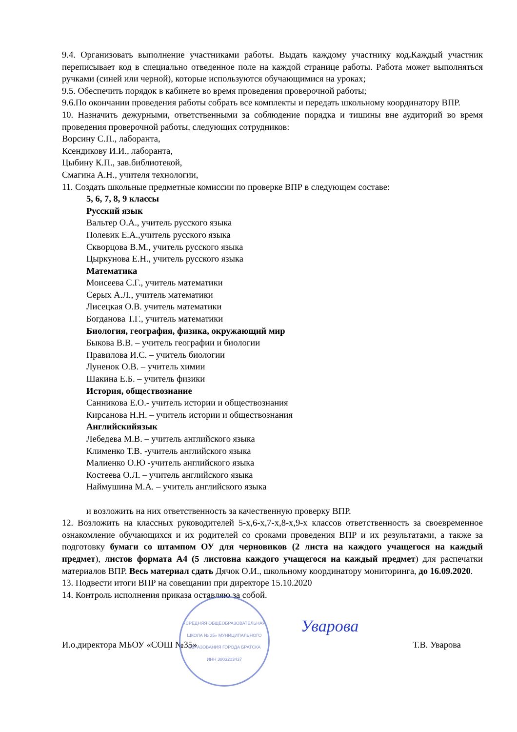9.4. Организовать выполнение участниками работы. Выдать каждому участнику код. Каждый участник переписывает код в специально отведенное поле на каждой странице работы. Работа может выполняться ручками (синей или черной), которые используются обучающимися на уроках;
9.5. Обеспечить порядок в кабинете во время проведения проверочной работы;
9.6.По окончании проведения работы собрать все комплекты и передать школьному координатору ВПР.
10. Назначить дежурными, ответственными за соблюдение порядка и тишины вне аудиторий во время проведения проверочной работы, следующих сотрудников:
Ворсину С.П., лаборанта,
Ксендикову И.И., лаборанта,
Цыбину К.П., зав.библиотекой,
Смагина А.Н., учителя технологии,
11. Создать школьные предметные комиссии по проверке ВПР в следующем составе:
5, 6, 7, 8, 9 классы
Русский язык
Вальтер О.А., учитель русского языка
Полевик Е.А.,учитель русского языка
Скворцова В.М., учитель русского языка
Цыркунова Е.Н., учитель русского языка
Математика
Моисеева С.Г., учитель математики
Серых А.Л., учитель математики
Лисецкая О.В. учитель математики
Богданова Т.Г., учитель математики
Биология, география, физика, окружающий мир
Быкова В.В. – учитель географии и биологии
Правилова И.С. – учитель биологии
Луненок О.В. – учитель химии
Шакина Е.Б. – учитель физики
История, обществознание
Санникова Е.О.- учитель истории и обществознания
Кирсанова Н.Н. – учитель истории и обществознания
Английскийязык
Лебедева М.В. – учитель английского языка
Клименко Т.В. -учитель английского языка
Малиенко О.Ю -учитель английского языка
Костеева О.Л. – учитель английского языка
Наймушина М.А. – учитель английского языка
и возложить на них ответственность за качественную проверку ВПР.
12. Возложить на классных руководителей 5-х,6-х,7-х,8-х,9-х классов ответственность за своевременное ознакомление обучающихся и их родителей со сроками проведения ВПР и их результатами, а также за подготовку бумаги со штампом ОУ для черновиков (2 листа на каждого учащегося на каждый предмет), листов формата А4 (5 листовна каждого учащегося на каждый предмет) для распечатки материалов ВПР. Весь материал сдать Дячок О.И., школьному координатору мониторинга, до 16.09.2020.
13. Подвести итоги ВПР на совещании при директоре 15.10.2020
14. Контроль исполнения приказа оставляю за собой.
«СРЕДНЯЯ ОБЩЕОБРАЗОВАТЕЛЬНАЯ ШКОЛА № 35» МУНИЦИПАЛЬНОГО ОБРАЗОВАНИЯ ГОРОДА БРАТСКА
ИНН 3803203437
Уварова
И.о.директора МБОУ «СОШ №35» Т.В. Уварова